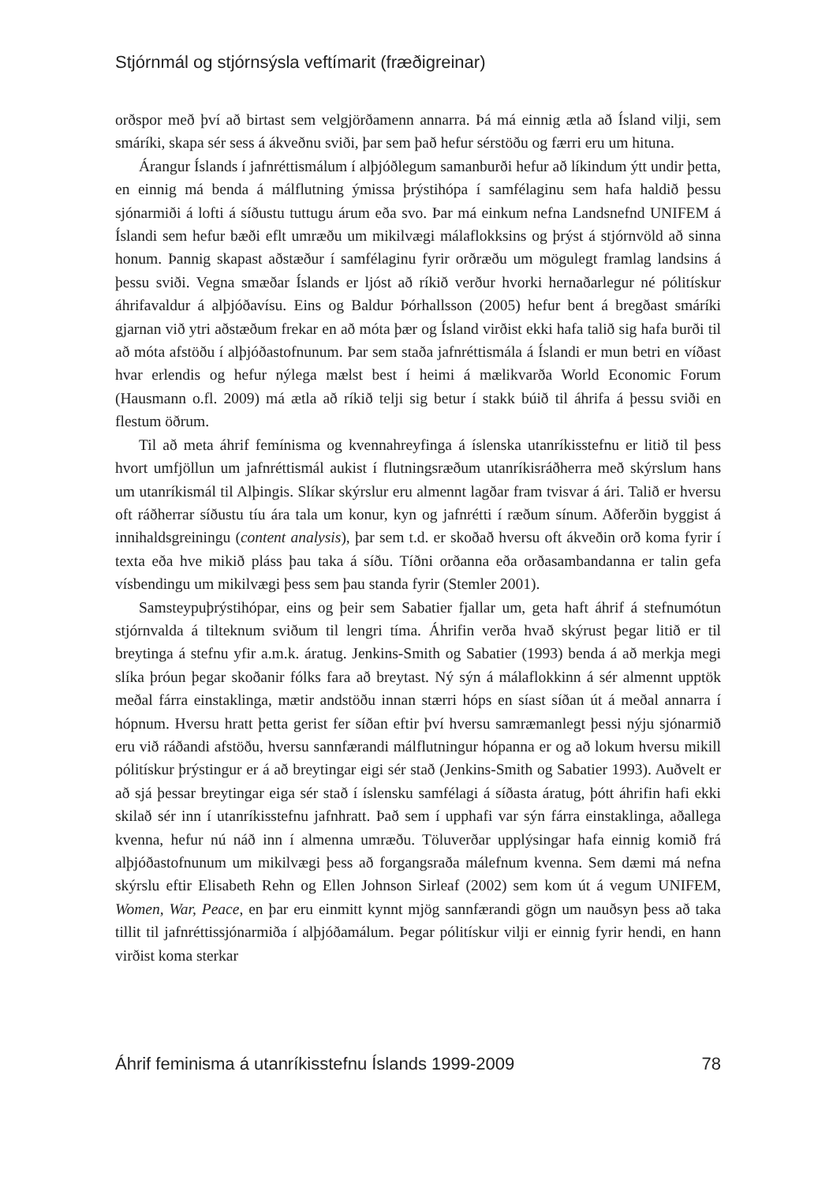Stjórnmál og stjórnsýsla veftímarit (fræðigreinar)
orðspor með því að birtast sem velgjörðamenn annarra. Þá má einnig ætla að Ísland vilji, sem smáríki, skapa sér sess á ákveðnu sviði, þar sem það hefur sérstöðu og færri eru um hituna.
Árangur Íslands í jafnréttismálum í alþjóðlegum samanburði hefur að líkindum ýtt undir þetta, en einnig má benda á málflutning ýmissa þrýstihópa í samfélaginu sem hafa haldið þessu sjónarmiði á lofti á síðustu tuttugu árum eða svo. Þar má einkum nefna Landsnefnd UNIFEM á Íslandi sem hefur bæði eflt umræðu um mikilvægi málaflokksins og þrýst á stjórnvöld að sinna honum. Þannig skapast aðstæður í samfélaginu fyrir orðræðu um mögulegt framlag landsins á þessu sviði. Vegna smæðar Íslands er ljóst að ríkið verður hvorki hernaðarlegur né pólitískur áhrifavaldur á alþjóðavísu. Eins og Baldur Þórhallsson (2005) hefur bent á bregðast smáríki gjarnan við ytri aðstæðum frekar en að móta þær og Ísland virðist ekki hafa talið sig hafa burði til að móta afstöðu í alþjóðastofnunum. Þar sem staða jafnréttismála á Íslandi er mun betri en víðast hvar erlendis og hefur nýlega mælst best í heimi á mælikvarða World Economic Forum (Hausmann o.fl. 2009) má ætla að ríkið telji sig betur í stakk búið til áhrifa á þessu sviði en flestum öðrum.
Til að meta áhrif femínisma og kvennahreyfinga á íslenska utanríkisstefnu er litið til þess hvort umfjöllun um jafnréttismál aukist í flutningsræðum utanríkisráðherra með skýrslum hans um utanríkismál til Alþingis. Slíkar skýrslur eru almennt lagðar fram tvisvar á ári. Talið er hversu oft ráðherrar síðustu tíu ára tala um konur, kyn og jafnrétti í ræðum sínum. Aðferðin byggist á innihaldsgreiningu (content analysis), þar sem t.d. er skoðað hversu oft ákveðin orð koma fyrir í texta eða hve mikið pláss þau taka á síðu. Tíðni orðanna eða orðasambandanna er talin gefa vísbendingu um mikilvægi þess sem þau standa fyrir (Stemler 2001).
Samsteypuþrýstihópar, eins og þeir sem Sabatier fjallar um, geta haft áhrif á stefnumótun stjórnvalda á tilteknum sviðum til lengri tíma. Áhrifin verða hvað skýrust þegar litið er til breytinga á stefnu yfir a.m.k. áratug. Jenkins-Smith og Sabatier (1993) benda á að merkja megi slíka þróun þegar skoðanir fólks fara að breytast. Ný sýn á málaflokkinn á sér almennt upptök meðal fárra einstaklinga, mætir andstöðu innan stærri hóps en síast síðan út á meðal annarra í hópnum. Hversu hratt þetta gerist fer síðan eftir því hversu samræmanlegt þessi nýju sjónarmið eru við ráðandi afstöðu, hversu sannfærandi málflutningur hópanna er og að lokum hversu mikill pólitískur þrýstingur er á að breytingar eigi sér stað (Jenkins-Smith og Sabatier 1993). Auðvelt er að sjá þessar breytingar eiga sér stað í íslensku samfélagi á síðasta áratug, þótt áhrifin hafi ekki skilað sér inn í utanríkisstefnu jafnhratt. Það sem í upphafi var sýn fárra einstaklinga, aðallega kvenna, hefur nú náð inn í almenna umræðu. Töluverðar upplýsingar hafa einnig komið frá alþjóðastofnunum um mikilvægi þess að forgangsraða málefnum kvenna. Sem dæmi má nefna skýrslu eftir Elisabeth Rehn og Ellen Johnson Sirleaf (2002) sem kom út á vegum UNIFEM, Women, War, Peace, en þar eru einmitt kynnt mjög sannfærandi gögn um nauðsyn þess að taka tillit til jafnréttissjónarmiða í alþjóðamálum. Þegar pólitískur vilji er einnig fyrir hendi, en hann virðist koma sterkar
Áhrif feminisma á utanríkisstefnu Íslands 1999-2009 78